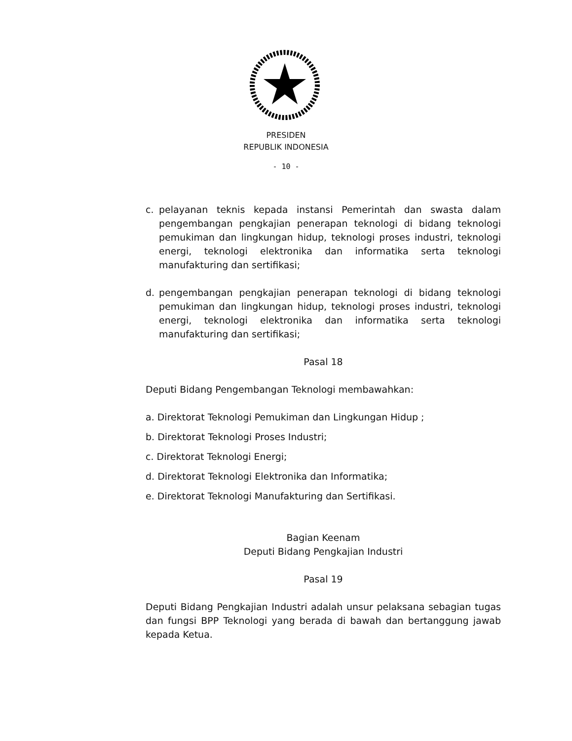PRESIDEN
REPUBLIK INDONESIA
- 10 -
c. pelayanan teknis kepada instansi Pemerintah dan swasta dalam pengembangan pengkajian penerapan teknologi di bidang teknologi pemukiman dan lingkungan hidup, teknologi proses industri, teknologi energi, teknologi elektronika dan informatika serta teknologi manufakturing dan sertifikasi;
d. pengembangan pengkajian penerapan teknologi di bidang teknologi pemukiman dan lingkungan hidup, teknologi proses industri, teknologi energi, teknologi elektronika dan informatika serta teknologi manufakturing dan sertifikasi;
Pasal 18
Deputi Bidang Pengembangan Teknologi membawahkan:
a. Direktorat Teknologi Pemukiman dan Lingkungan Hidup ;
b. Direktorat Teknologi Proses Industri;
c. Direktorat Teknologi Energi;
d. Direktorat Teknologi Elektronika dan Informatika;
e. Direktorat Teknologi Manufakturing dan Sertifikasi.
Bagian Keenam
Deputi Bidang Pengkajian Industri
Pasal 19
Deputi Bidang Pengkajian Industri adalah unsur pelaksana sebagian tugas dan fungsi BPP Teknologi yang berada di bawah dan bertanggung jawab kepada Ketua.